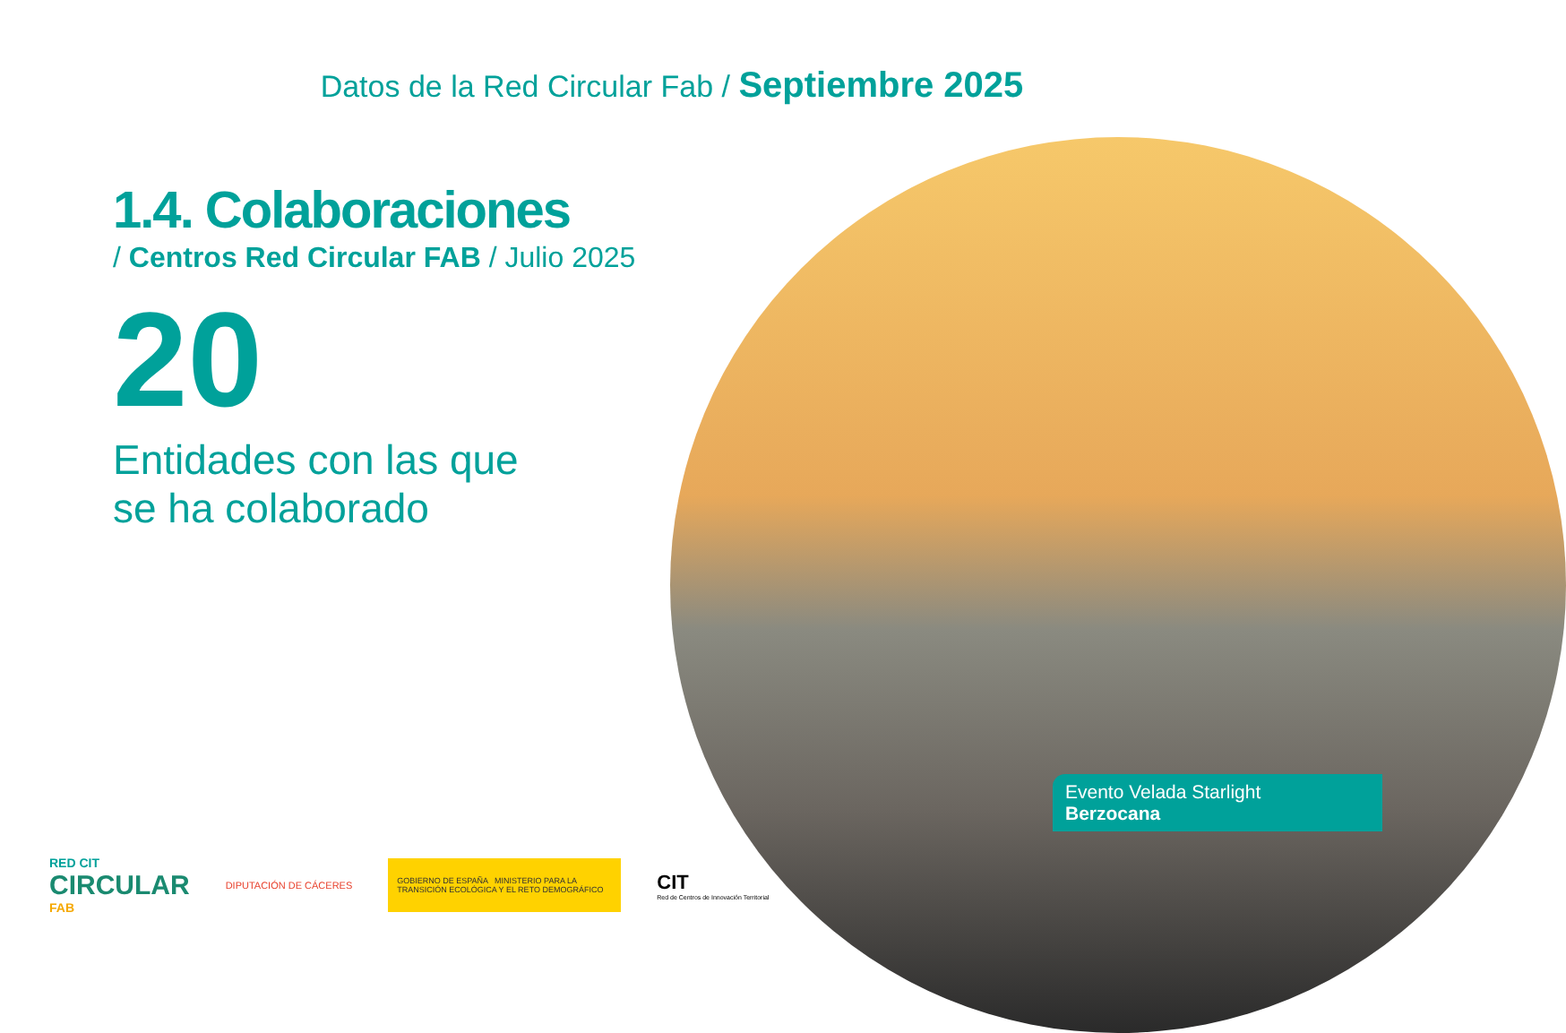Datos de la Red Circular Fab / Septiembre 2025
1.4. Colaboraciones
/ Centros Red Circular FAB / Julio 2025
20
Entidades con las que
se ha colaborado
Evento Velada Starlight
Berzocana
RED CIT
CIRCULAR
FAB
DIPUTACIÓN DE CÁCERES
GOBIERNO DE ESPAÑA MINISTERIO PARA LA TRANSICIÓN ECOLÓGICA Y EL RETO DEMOGRÁFICO
CIT
Red de Centros de Innovación Territorial